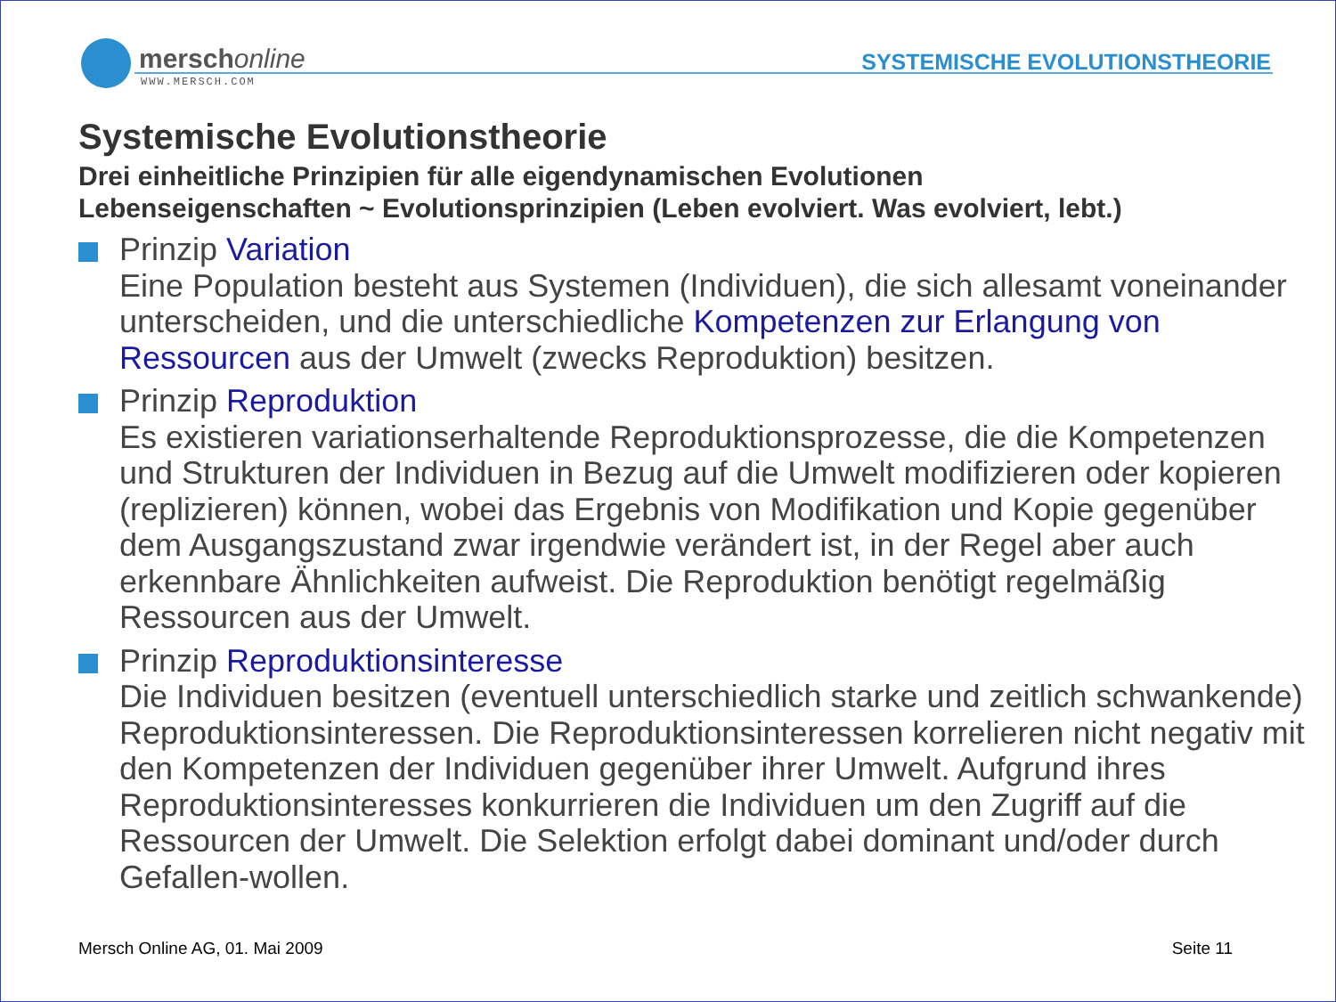merschonline
WWW.MERSCH.COM
SYSTEMISCHE EVOLUTIONSTHEORIE
Systemische Evolutionstheorie
Drei einheitliche Prinzipien für alle eigendynamischen Evolutionen
Lebenseigenschaften ~ Evolutionsprinzipien (Leben evolviert. Was evolviert, lebt.)
Prinzip Variation
Eine Population besteht aus Systemen (Individuen), die sich allesamt voneinander unterscheiden, und die unterschiedliche Kompetenzen zur Erlangung von Ressourcen aus der Umwelt (zwecks Reproduktion) besitzen.
Prinzip Reproduktion
Es existieren variationserhaltende Reproduktionsprozesse, die die Kompetenzen und Strukturen der Individuen in Bezug auf die Umwelt modifizieren oder kopieren (replizieren) können, wobei das Ergebnis von Modifikation und Kopie gegenüber dem Ausgangszustand zwar irgendwie verändert ist, in der Regel aber auch erkennbare Ähnlichkeiten aufweist. Die Reproduktion benötigt regelmäßig Ressourcen aus der Umwelt.
Prinzip Reproduktionsinteresse
Die Individuen besitzen (eventuell unterschiedlich starke und zeitlich schwankende) Reproduktionsinteressen. Die Reproduktionsinteressen korrelieren nicht negativ mit den Kompetenzen der Individuen gegenüber ihrer Umwelt. Aufgrund ihres Reproduktionsinteresses konkurrieren die Individuen um den Zugriff auf die Ressourcen der Umwelt. Die Selektion erfolgt dabei dominant und/oder durch Gefallen-wollen.
Mersch Online AG, 01. Mai 2009 Seite 11